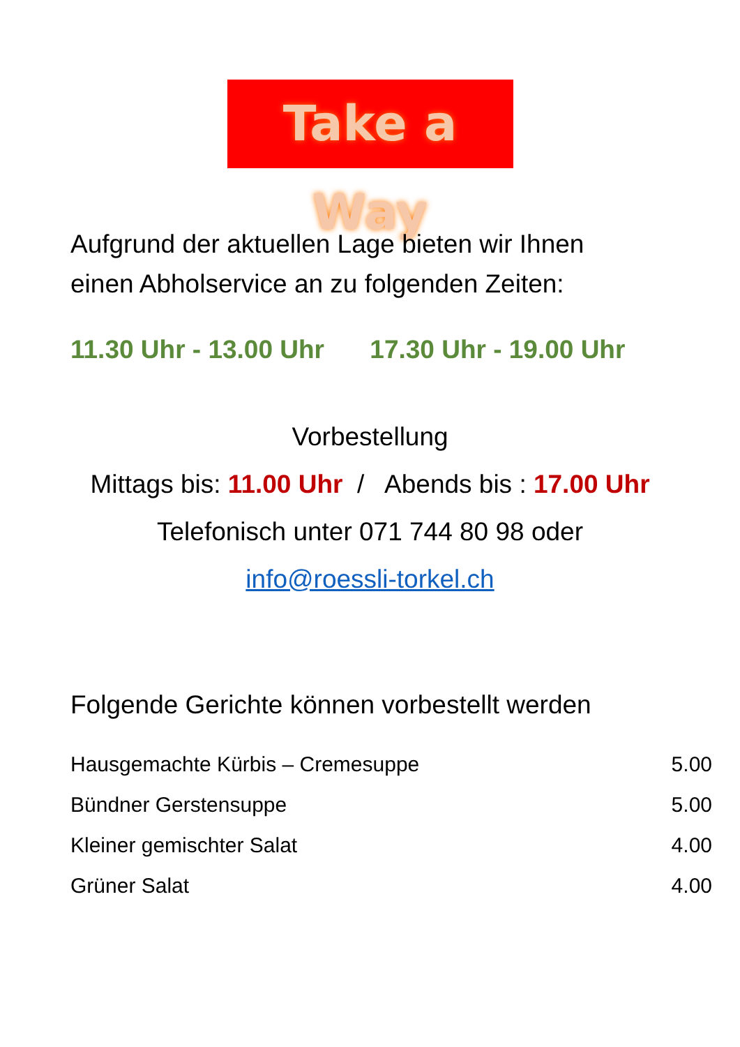Take a Way
Aufgrund der aktuellen Lage bieten wir Ihnen
einen Abholservice an zu folgenden Zeiten:
11.30 Uhr - 13.00 Uhr 17.30 Uhr - 19.00 Uhr
Vorbestellung
Mittags bis: 11.00 Uhr / Abends bis : 17.00 Uhr
Telefonisch unter 071 744 80 98 oder
info@roessli-torkel.ch
Folgende Gerichte können vorbestellt werden
| Hausgemachte Kürbis – Cremesuppe | 5.00 |
| Bündner Gerstensuppe | 5.00 |
| Kleiner gemischter Salat | 4.00 |
| Grüner Salat | 4.00 |